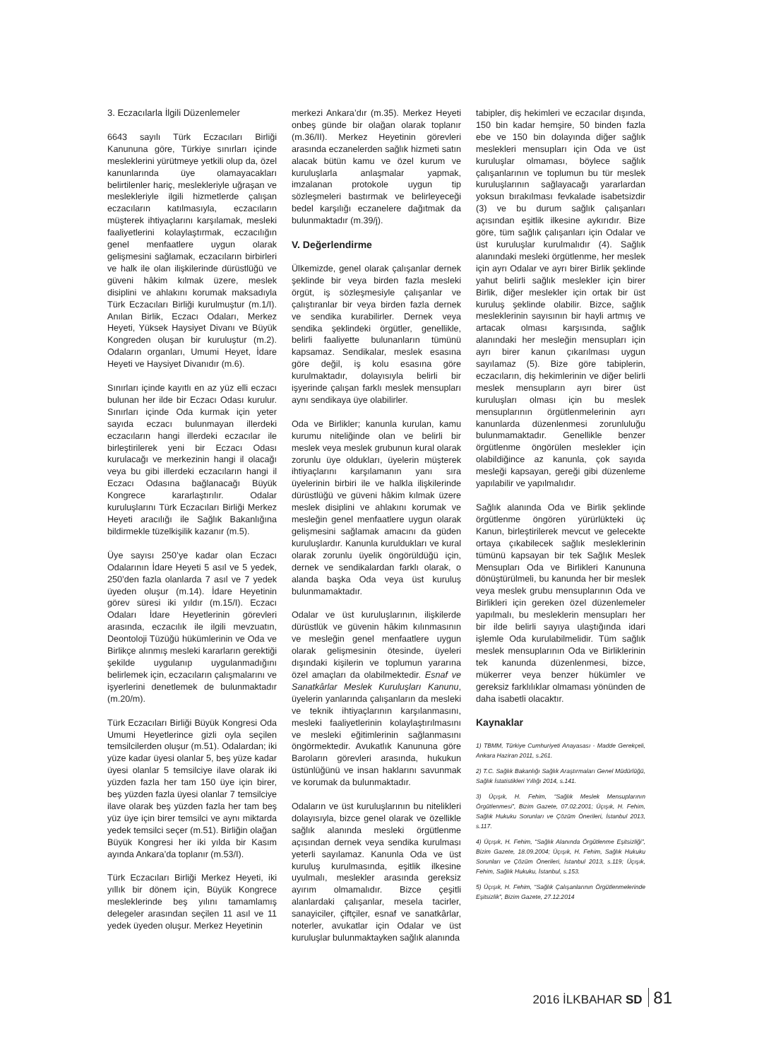3. Eczacılarla İlgili Düzenlemeler
6643 sayılı Türk Eczacıları Birliği Kanununa göre, Türkiye sınırları içinde mesleklerini yürütmeye yetkili olup da, özel kanunlarında üye olamayacakları belirtilenler hariç, meslekleriyle uğraşan ve meslekleriyle ilgili hizmetlerde çalışan eczacıların katılmasıyla, eczacıların müşterek ihtiyaçlarını karşılamak, mesleki faaliyetlerini kolaylaştırmak, eczacılığın genel menfaatlere uygun olarak gelişmesini sağlamak, eczacıların birbirleri ve halk ile olan ilişkilerinde dürüstlüğü ve güveni hâkim kılmak üzere, meslek disiplini ve ahlakını korumak maksadıyla Türk Eczacıları Birliği kurulmuştur (m.1/I). Anılan Birlik, Eczacı Odaları, Merkez Heyeti, Yüksek Haysiyet Divanı ve Büyük Kongreden oluşan bir kuruluştur (m.2). Odaların organları, Umumi Heyet, İdare Heyeti ve Haysiyet Divanıdır (m.6).
Sınırları içinde kayıtlı en az yüz elli eczacı bulunan her ilde bir Eczacı Odası kurulur. Sınırları içinde Oda kurmak için yeter sayıda eczacı bulunmayan illerdeki eczacıların hangi illerdeki eczacılar ile birleştirilerek yeni bir Eczacı Odası kurulacağı ve merkezinin hangi il olacağı veya bu gibi illerdeki eczacıların hangi il Eczacı Odasına bağlanacağı Büyük Kongrece kararlaştırılır. Odalar kuruluşlarını Türk Eczacıları Birliği Merkez Heyeti aracılığı ile Sağlık Bakanlığına bildirmekle tüzelkişilik kazanır (m.5).
Üye sayısı 250’ye kadar olan Eczacı Odalarının İdare Heyeti 5 asıl ve 5 yedek, 250’den fazla olanlarda 7 asıl ve 7 yedek üyeden oluşur (m.14). İdare Heyetinin görev süresi iki yıldır (m.15/I). Eczacı Odaları İdare Heyetlerinin görevleri arasında, eczacılık ile ilgili mevzuatın, Deontoloji Tüzüğü hükümlerinin ve Oda ve Birlikçe alınmış mesleki kararların gerektiği şekilde uygulanıp uygulanmadığını belirlemek için, eczacıların çalışmalarını ve işyerlerini denetlemek de bulunmaktadır (m.20/m).
Türk Eczacıları Birliği Büyük Kongresi Oda Umumi Heyetlerince gizli oyla seçilen temsilcilerden oluşur (m.51). Odalardan; iki yüze kadar üyesi olanlar 5, beş yüze kadar üyesi olanlar 5 temsilciye ilave olarak iki yüzden fazla her tam 150 üye için birer, beş yüzden fazla üyesi olanlar 7 temsilciye ilave olarak beş yüzden fazla her tam beş yüz üye için birer temsilci ve aynı miktarda yedek temsilci seçer (m.51). Birliğin olağan Büyük Kongresi her iki yılda bir Kasım ayında Ankara’da toplanır (m.53/I).
Türk Eczacıları Birliği Merkez Heyeti, iki yıllık bir dönem için, Büyük Kongrece mesleklerinde beş yılını tamamlamış delegeler arasından seçilen 11 asıl ve 11 yedek üyeden oluşur. Merkez Heyetinin
merkezi Ankara’dır (m.35). Merkez Heyeti onbeş günde bir olağan olarak toplanır (m.36/II). Merkez Heyetinin görevleri arasında eczanelerden sağlık hizmeti satın alacak bütün kamu ve özel kurum ve kuruluşlarla anlaşmalar yapmak, imzalanan protokole uygun tip sözleşmeleri bastırmak ve belirleyeceği bedel karşılığı eczanelere dağıtmak da bulunmaktadır (m.39/j).
V. Değerlendirme
Ülkemizde, genel olarak çalışanlar dernek şeklinde bir veya birden fazla mesleki örgüt, iş sözleşmesiyle çalışanlar ve çalıştıranlar bir veya birden fazla dernek ve sendika kurabilirler. Dernek veya sendika şeklindeki örgütler, genellikle, belirli faaliyette bulunanların tümünü kapsamaz. Sendikalar, meslek esasına göre değil, iş kolu esasına göre kurulmaktadır, dolayısıyla belirli bir işyerinde çalışan farklı meslek mensupları aynı sendikaya üye olabilirler.
Oda ve Birlikler; kanunla kurulan, kamu kurumu niteliğinde olan ve belirli bir meslek veya meslek grubunun kural olarak zorunlu üye oldukları, üyelerin müşterek ihtiyaçlarını karşılamanın yanı sıra üyelerinin birbiri ile ve halkla ilişkilerinde dürüstlüğü ve güveni hâkim kılmak üzere meslek disiplini ve ahlakını korumak ve mesleğin genel menfaatlere uygun olarak gelişmesini sağlamak amacını da güden kuruluşlardır. Kanunla kuruldukları ve kural olarak zorunlu üyelik öngörüldüğü için, dernek ve sendikalardan farklı olarak, o alanda başka Oda veya üst kuruluş bulunmamaktadır.
Odalar ve üst kuruluşlarının, ilişkilerde dürüstlük ve güvenin hâkim kılınmasının ve mesleğin genel menfaatlere uygun olarak gelişmesinin ötesinde, üyeleri dışındaki kişilerin ve toplumun yararına özel amaçları da olabilmektedir. Esnaf ve Sanatkârlar Meslek Kuruluşları Kanunu, üyelerin yanlarında çalışanların da mesleki ve teknik ihtiyaçlarının karşılanmasını, mesleki faaliyetlerinin kolaylaştırılmasını ve mesleki eğitimlerinin sağlanmasını öngörmektedir. Avukatlık Kanununa göre Baroların görevleri arasında, hukukun üstünlüğünü ve insan haklarını savunmak ve korumak da bulunmaktadır.
Odaların ve üst kuruluşlarının bu nitelikleri dolayısıyla, bizce genel olarak ve özellikle sağlık alanında mesleki örgütlenme açısından dernek veya sendika kurulması yeterli sayılamaz. Kanunla Oda ve üst kuruluş kurulmasında, eşitlik ilkesine uyulmalı, meslekler arasında gereksiz ayırım olmamalıdır. Bizce çeşitli alanlardaki çalışanlar, mesela tacirler, sanayiciler, çiftçiler, esnaf ve sanatkârlar, noterler, avukatlar için Odalar ve üst kuruluşlar bulunmaktayken sağlık alanında
tabipler, diş hekimleri ve eczacılar dışında, 150 bin kadar hemşire, 50 binden fazla ebe ve 150 bin dolayında diğer sağlık meslekleri mensupları için Oda ve üst kuruluşlar olmaması, böylece sağlık çalışanlarının ve toplumun bu tür meslek kuruluşlarının sağlayacağı yararlardan yoksun bırakılması fevkalade isabetsizdir (3) ve bu durum sağlık çalışanları açısından eşitlik ilkesine aykırıdır. Bize göre, tüm sağlık çalışanları için Odalar ve üst kuruluşlar kurulmalıdır (4). Sağlık alanındaki mesleki örgütlenme, her meslek için ayrı Odalar ve ayrı birer Birlik şeklinde yahut belirli sağlık meslekler için birer Birlik, diğer meslekler için ortak bir üst kuruluş şeklinde olabilir. Bizce, sağlık mesleklerinin sayısının bir hayli artmış ve artacak olması karşısında, sağlık alanındaki her mesleğin mensupları için ayrı birer kanun çıkarılması uygun sayılamaz (5). Bize göre tabiplerin, eczacıların, diş hekimlerinin ve diğer belirli meslek mensupların ayrı birer üst kuruluşları olması için bu meslek mensuplarının örgütlenmelerinin ayrı kanunlarda düzenlenmesi zorunluluğu bulunmamaktadır. Genellikle benzer örgütlenme öngörülen meslekler için olabildiğince az kanunla, çok sayıda mesleği kapsayan, gereği gibi düzenleme yapılabilir ve yapılmalıdır.
Sağlık alanında Oda ve Birlik şeklinde örgütlenme öngören yürürlükteki üç Kanun, birleştirilerek mevcut ve gelecekte ortaya çıkabilecek sağlık mesleklerinin tümünü kapsayan bir tek Sağlık Meslek Mensupları Oda ve Birlikleri Kanununa dönüştürülmeli, bu kanunda her bir meslek veya meslek grubu mensuplarının Oda ve Birlikleri için gereken özel düzenlemeler yapılmalı, bu mesleklerin mensupları her bir ilde belirli sayıya ulaştığında idari işlemle Oda kurulabilmelidir. Tüm sağlık meslek mensuplarının Oda ve Birliklerinin tek kanunda düzenlenmesi, bizce, mükerrer veya benzer hükümler ve gereksiz farklılıklar olmaması yönünden de daha isabetli olacaktır.
Kaynaklar
1) TBMM, Türkiye Cumhuriyeti Anayasası - Madde Gerekçeli, Ankara Haziran 2011, s.261.
2) T.C. Sağlık Bakanlığı Sağlık Araştırmaları Genel Müdürlüğü, Sağlık İstatistikleri Yıllığı 2014, s.141.
3) Üçışık, H. Fehim, “Sağlık Meslek Mensuplarının Örgütlenmesi”, Bizim Gazete, 07.02.2001; Üçışık, H. Fehim, Sağlık Hukuku Sorunları ve Çözüm Önerileri, İstanbul 2013, s.117.
4) Üçışık, H. Fehim, “Sağlık Alanında Örgütlenme Eşitsizliği”, Bizim Gazete, 18.09.2004; Üçışık, H. Fehim, Sağlık Hukuku Sorunları ve Çözüm Önerileri, İstanbul 2013, s.119; Üçışık, Fehim, Sağlık Hukuku, İstanbul, s.153.
5) Üçışık, H. Fehim, “Sağlık Çalışanlarının Örgütlenmelerinde Eşitsizlik”, Bizim Gazete, 27.12.2014
2016 İLKBAHAR SD 81